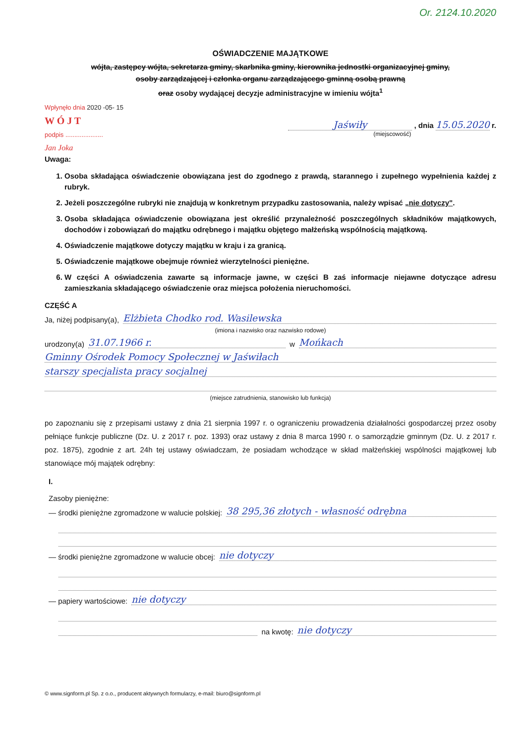Or. 2124.10.2020
OŚWIADCZENIE MAJĄTKOWE
wójta, zastępcy wójta, sekretarza gminy, skarbnika gminy, kierownika jednostki organizacyjnej gminy,
osoby zarządzającej i członka organu zarządzającego gminną osobą prawną
oraz osoby wydającej decyzje administracyjne w imieniu wójta<sup>1</sup>
Wpłynęło dnia 2020 -05- 15
W Ó J T
podpis .....................
Jan Joka
Jaświły , dnia 15.05.2020 r.
(miejscowość)
Uwaga:
1. Osoba składająca oświadczenie obowiązana jest do zgodnego z prawdą, starannego i zupełnego wypełnienia każdej z rubryk.
2. Jeżeli poszczególne rubryki nie znajdują w konkretnym przypadku zastosowania, należy wpisać „nie dotyczy".
3. Osoba składająca oświadczenie obowiązana jest określić przynależność poszczególnych składników majątkowych, dochodów i zobowiązań do majątku odrębnego i majątku objętego małżeńską wspólnością majątkową.
4. Oświadczenie majątkowe dotyczy majątku w kraju i za granicą.
5. Oświadczenie majątkowe obejmuje również wierzytelności pieniężne.
6. W części A oświadczenia zawarte są informacje jawne, w części B zaś informacje niejawne dotyczące adresu zamieszkania składającego oświadczenie oraz miejsca położenia nieruchomości.
CZĘŚĆ A
Ja, niżej podpisany(a), Elżbieta Chodko rod. Wasilewska
(imiona i nazwisko oraz nazwisko rodowe)
urodzony(a) 31.07.1966 r. w Mońkach
Gminny Ośrodek Pomocy Społecznej w Jaświłach
starszy specjalista pracy socjalnej
(miejsce zatrudnienia, stanowisko lub funkcja)
po zapoznaniu się z przepisami ustawy z dnia 21 sierpnia 1997 r. o ograniczeniu prowadzenia działalności gospodarczej przez osoby pełniące funkcje publiczne (Dz. U. z 2017 r. poz. 1393) oraz ustawy z dnia 8 marca 1990 r. o samorządzie gminnym (Dz. U. z 2017 r. poz. 1875), zgodnie z art. 24h tej ustawy oświadczam, że posiadam wchodzące w skład małżeńskiej wspólności majątkowej lub stanowiące mój majątek odrębny:
I.
Zasoby pieniężne:
— środki pieniężne zgromadzone w walucie polskiej: 38 295,36 złotych - własność odrębna
— środki pieniężne zgromadzone w walucie obcej: nie dotyczy
— papiery wartościowe: nie dotyczy
na kwotę: nie dotyczy
© www.signform.pl Sp. z o.o., producent aktywnych formularzy, e-mail: biuro@signform.pl